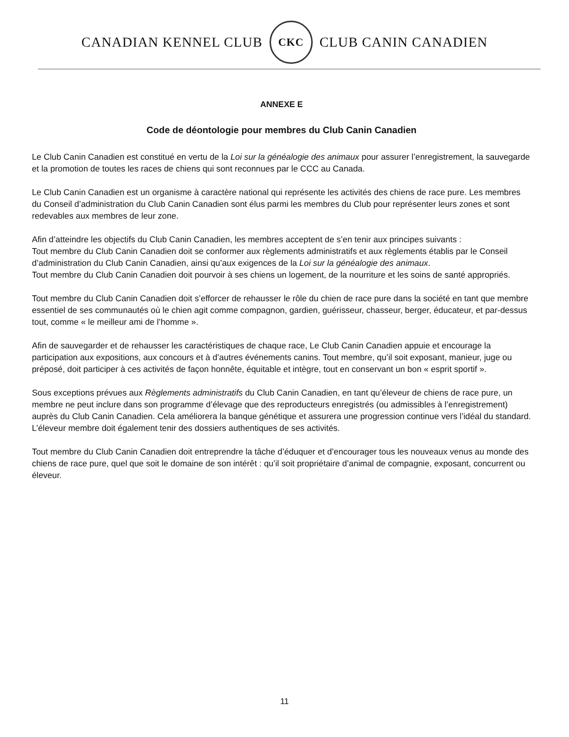CANADIAN KENNEL CLUB
CKC
CLUB CANIN CANADIEN
ANNEXE E
Code de déontologie pour membres du Club Canin Canadien
Le Club Canin Canadien est constitué en vertu de la Loi sur la généalogie des animaux pour assurer l’enregistrement, la sauvegarde et la promotion de toutes les races de chiens qui sont reconnues par le CCC au Canada.
Le Club Canin Canadien est un organisme à caractère national qui représente les activités des chiens de race pure. Les membres du Conseil d’administration du Club Canin Canadien sont élus parmi les membres du Club pour représenter leurs zones et sont redevables aux membres de leur zone.
Afin d’atteindre les objectifs du Club Canin Canadien, les membres acceptent de s’en tenir aux principes suivants :
Tout membre du Club Canin Canadien doit se conformer aux règlements administratifs et aux règlements établis par le Conseil d’administration du Club Canin Canadien, ainsi qu’aux exigences de la Loi sur la généalogie des animaux.
Tout membre du Club Canin Canadien doit pourvoir à ses chiens un logement, de la nourriture et les soins de santé appropriés.
Tout membre du Club Canin Canadien doit s’efforcer de rehausser le rôle du chien de race pure dans la société en tant que membre essentiel de ses communautés où le chien agit comme compagnon, gardien, guérisseur, chasseur, berger, éducateur, et par-dessus tout, comme « le meilleur ami de l’homme ».
Afin de sauvegarder et de rehausser les caractéristiques de chaque race, Le Club Canin Canadien appuie et encourage la participation aux expositions, aux concours et à d’autres événements canins. Tout membre, qu’il soit exposant, manieur, juge ou préposé, doit participer à ces activités de façon honnête, équitable et intègre, tout en conservant un bon « esprit sportif ».
Sous exceptions prévues aux Règlements administratifs du Club Canin Canadien, en tant qu’éleveur de chiens de race pure, un membre ne peut inclure dans son programme d’élevage que des reproducteurs enregistrés (ou admissibles à l’enregistrement) auprès du Club Canin Canadien. Cela améliorera la banque génétique et assurera une progression continue vers l’idéal du standard. L’éleveur membre doit également tenir des dossiers authentiques de ses activités.
Tout membre du Club Canin Canadien doit entreprendre la tâche d’éduquer et d’encourager tous les nouveaux venus au monde des chiens de race pure, quel que soit le domaine de son intérêt : qu’il soit propriétaire d’animal de compagnie, exposant, concurrent ou éleveur.
11